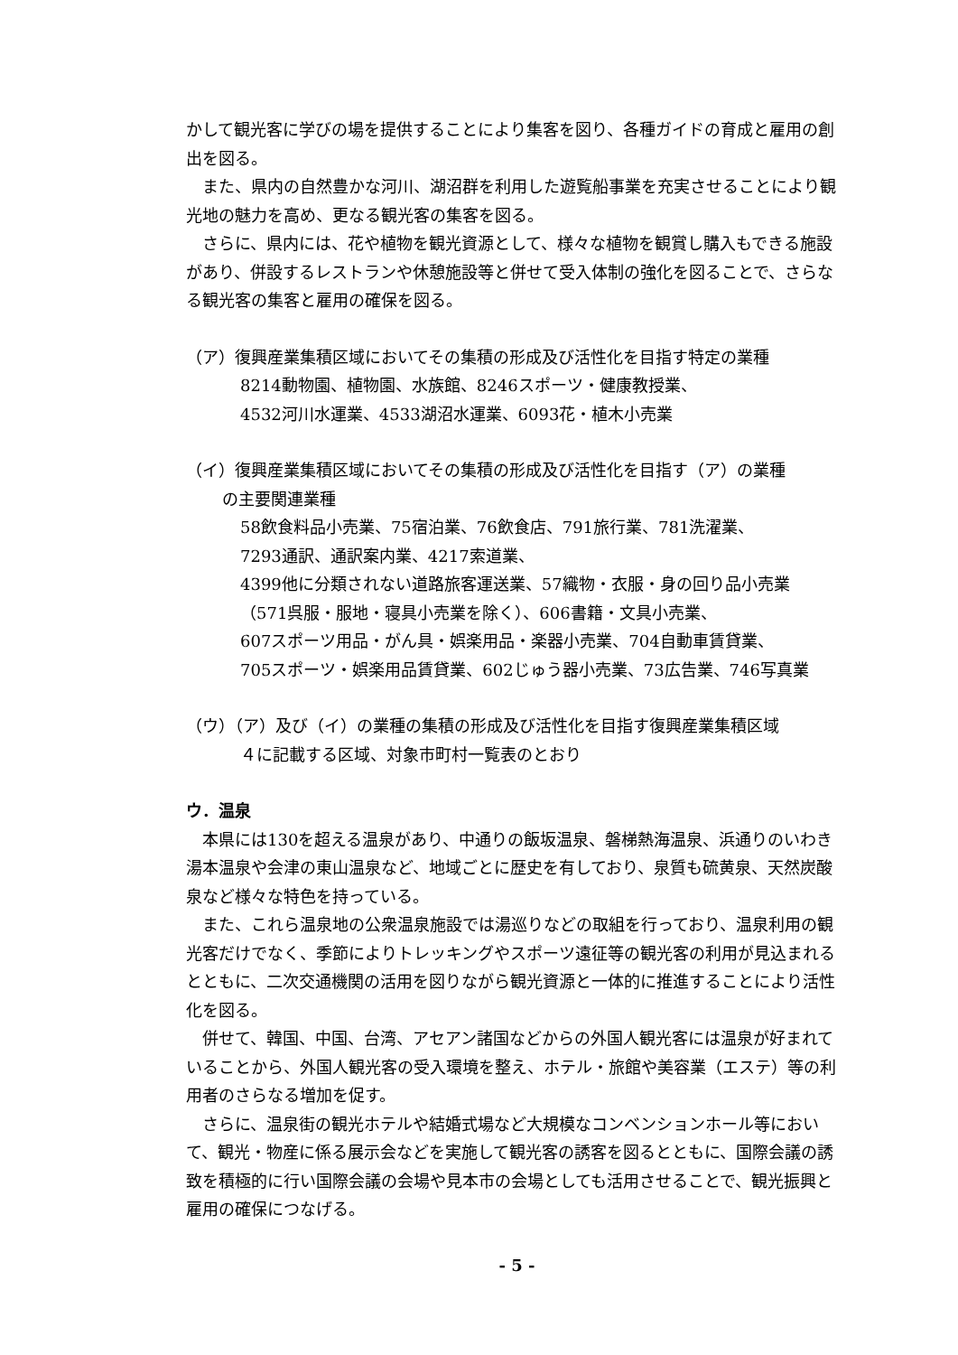かして観光客に学びの場を提供することにより集客を図り、各種ガイドの育成と雇用の創出を図る。
また、県内の自然豊かな河川、湖沼群を利用した遊覧船事業を充実させることにより観光地の魅力を高め、更なる観光客の集客を図る。
さらに、県内には、花や植物を観光資源として、様々な植物を観賞し購入もできる施設があり、併設するレストランや休憩施設等と併せて受入体制の強化を図ることで、さらなる観光客の集客と雇用の確保を図る。
（ア）復興産業集積区域においてその集積の形成及び活性化を目指す特定の業種
8214動物園、植物園、水族館、8246スポーツ・健康教授業、
4532河川水運業、4533湖沼水運業、6093花・植木小売業
（イ）復興産業集積区域においてその集積の形成及び活性化を目指す（ア）の業種
の主要関連業種
58飲食料品小売業、75宿泊業、76飲食店、791旅行業、781洗濯業、
7293通訳、通訳案内業、4217索道業、
4399他に分類されない道路旅客運送業、57織物・衣服・身の回り品小売業
（571呉服・服地・寝具小売業を除く）、606書籍・文具小売業、
607スポーツ用品・がん具・娯楽用品・楽器小売業、704自動車賃貸業、
705スポーツ・娯楽用品賃貸業、602じゅう器小売業、73広告業、746写真業
（ウ）（ア）及び（イ）の業種の集積の形成及び活性化を目指す復興産業集積区域
４に記載する区域、対象市町村一覧表のとおり
ウ．温泉
本県には130を超える温泉があり、中通りの飯坂温泉、磐梯熱海温泉、浜通りのいわき湯本温泉や会津の東山温泉など、地域ごとに歴史を有しており、泉質も硫黄泉、天然炭酸泉など様々な特色を持っている。
また、これら温泉地の公衆温泉施設では湯巡りなどの取組を行っており、温泉利用の観光客だけでなく、季節によりトレッキングやスポーツ遠征等の観光客の利用が見込まれるとともに、二次交通機関の活用を図りながら観光資源と一体的に推進することにより活性化を図る。
併せて、韓国、中国、台湾、アセアン諸国などからの外国人観光客には温泉が好まれていることから、外国人観光客の受入環境を整え、ホテル・旅館や美容業（エステ）等の利用者のさらなる増加を促す。
さらに、温泉街の観光ホテルや結婚式場など大規模なコンベンションホール等において、観光・物産に係る展示会などを実施して観光客の誘客を図るとともに、国際会議の誘致を積極的に行い国際会議の会場や見本市の会場としても活用させることで、観光振興と雇用の確保につなげる。
- 5 -